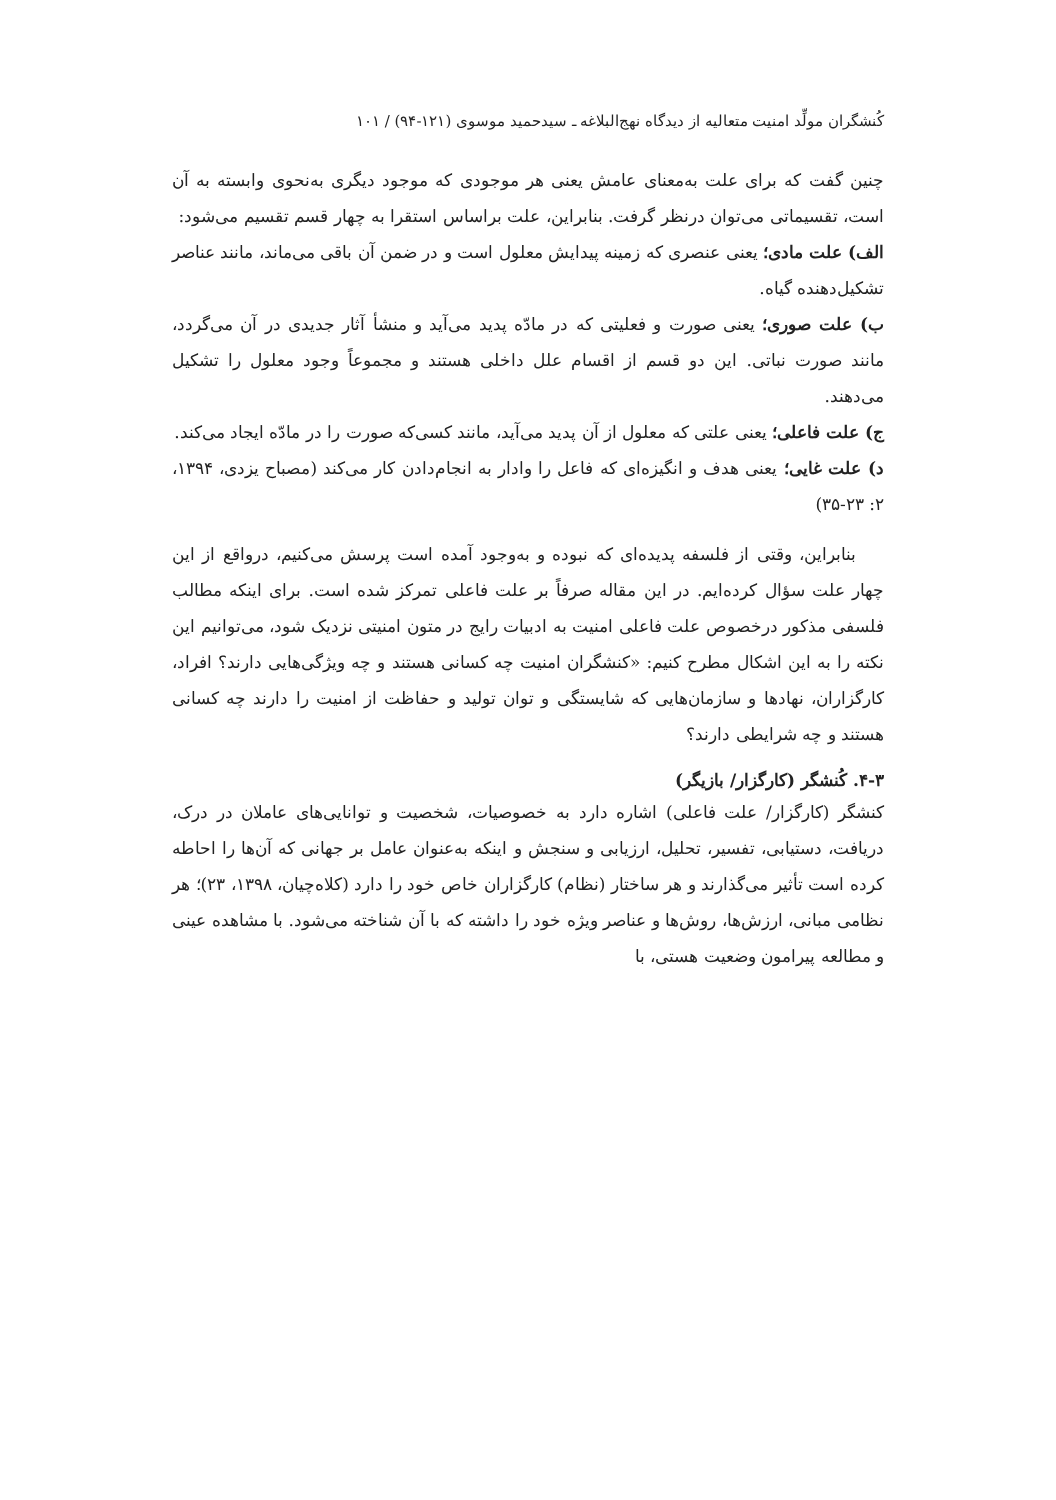کُنشگران مولِّد امنیت متعالیه از دیدگاه نهج‌البلاغه ـ سیدحمید موسوی (۱۲۱-۹۴) / ۱۰۱
چنین گفت که برای علت به‌معنای عامش یعنی هر موجودی که موجود دیگری به‌نحوی وابسته به آن است، تقسیماتی می‌توان درنظر گرفت. بنابراین، علت براساس استقرا به چهار قسم تقسیم می‌شود:
الف) علت مادی؛ یعنی عنصری که زمینه پیدایش معلول است و در ضمن آن باقی می‌ماند، مانند عناصر تشکیل‌دهنده گیاه.
ب) علت صوری؛ یعنی صورت و فعلیتی که در مادّه پدید می‌آید و منشأ آثار جدیدی در آن می‌گردد، مانند صورت نباتی. این دو قسم از اقسام علل داخلی هستند و مجموعاً وجود معلول را تشکیل می‌دهند.
ج) علت فاعلی؛ یعنی علتی که معلول از آن پدید می‌آید، مانند کسی‌که صورت را در مادّه ایجاد می‌کند.
د) علت غایی؛ یعنی هدف و انگیزه‌ای که فاعل را وادار به انجام‌دادن کار می‌کند (مصباح یزدی، ۱۳۹۴، ۲: ۲۳-۳۵)
بنابراین، وقتی از فلسفه پدیده‌ای که نبوده و به‌وجود آمده است پرسش می‌کنیم، درواقع از این چهار علت سؤال کرده‌ایم. در این مقاله صرفاً بر علت فاعلی تمرکز شده است. برای اینکه مطالب فلسفی مذکور درخصوص علت فاعلی امنیت به ادبیات رایج در متون امنیتی نزدیک شود، می‌توانیم این نکته را به این اشکال مطرح کنیم: «کنشگران امنیت چه کسانی هستند و چه ویژگی‌هایی دارند؟ افراد، کارگزاران، نهادها و سازمان‌هایی که شایستگی و توان تولید و حفاظت از امنیت را دارند چه کسانی هستند و چه شرایطی دارند؟
۴-۳. کُنشگر (کارگزار/ بازیگر)
کنشگر (کارگزار/ علت فاعلی) اشاره دارد به خصوصیات، شخصیت و توانایی‌های عاملان در درک، دریافت، دستیابی، تفسیر، تحلیل، ارزیابی و سنجش و اینکه به‌عنوان عامل بر جهانی که آن‌ها را احاطه کرده است تأثیر می‌گذارند و هر ساختار (نظام) کارگزاران خاص خود را دارد (کلاه‌چیان، ۱۳۹۸، ۲۳)؛ هر نظامی مبانی، ارزش‌ها، روش‌ها و عناصر ویژه خود را داشته که با آن شناخته می‌شود. با مشاهده عینی و مطالعه پیرامون وضعیت هستی، با